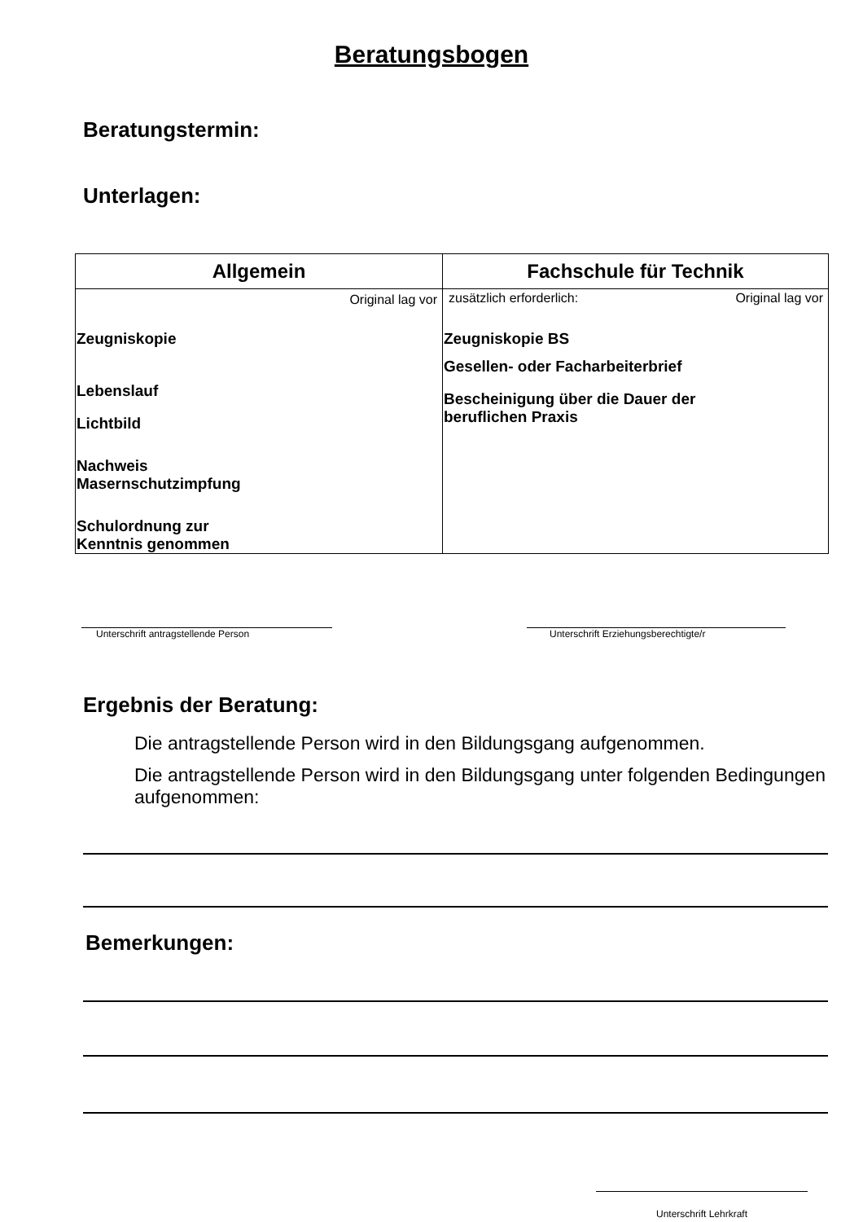Beratungsbogen
Beratungstermin:
Unterlagen:
| Allgemein | Fachschule für Technik |
| --- | --- |
| Original lag vor Zeugniskopie Lebenslauf Lichtbild Nachweis Masernschutzimpfung Schulordnung zur Kenntnis genommen | zusätzlich erforderlich: Original lag vor Zeugniskopie BS Gesellen- oder Facharbeiterbrief Bescheinigung über die Dauer der beruflichen Praxis |
Unterschrift antragstellende Person Unterschrift Erziehungsberechtigte/r
Ergebnis der Beratung:
Die antragstellende Person wird in den Bildungsgang aufgenommen.
Die antragstellende Person wird in den Bildungsgang unter folgenden Bedingungen aufgenommen:
Bemerkungen:
Unterschrift Lehrkraft